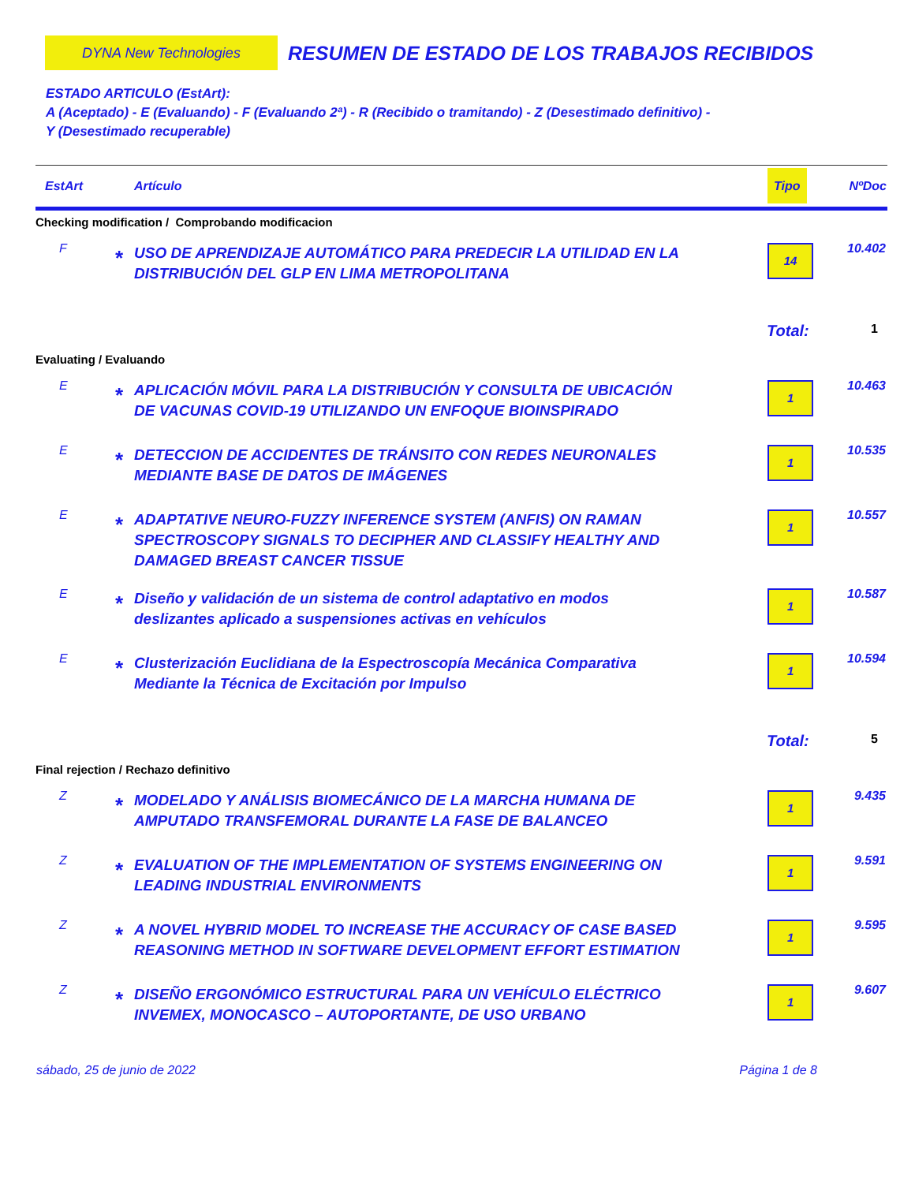DYNA New Technologies
RESUMEN DE ESTADO DE LOS TRABAJOS RECIBIDOS
ESTADO ARTICULO (EstArt):
A (Aceptado) - E (Evaluando) - F (Evaluando 2ª) - R (Recibido o tramitando) - Z (Desestimado definitivo) -
Y (Desestimado recuperable)
| EstArt | Artículo | Tipo | NºDoc |
| --- | --- | --- | --- |
| Checking modification / Comprobando modificacion | | | |
| F | * USO DE APRENDIZAJE AUTOMÁTICO PARA PREDECIR LA UTILIDAD EN LA DISTRIBUCIÓN DEL GLP EN LIMA METROPOLITANA | 14 | 10.402 |
| | | Total: | 1 |
| Evaluating / Evaluando | | | |
| E | * APLICACIÓN MÓVIL PARA LA DISTRIBUCIÓN Y CONSULTA DE UBICACIÓN DE VACUNAS COVID-19 UTILIZANDO UN ENFOQUE BIOINSPIRADO | 1 | 10.463 |
| E | * DETECCION DE ACCIDENTES DE TRÁNSITO CON REDES NEURONALES MEDIANTE BASE DE DATOS DE IMÁGENES | 1 | 10.535 |
| E | * ADAPTATIVE NEURO-FUZZY INFERENCE SYSTEM (ANFIS) ON RAMAN SPECTROSCOPY SIGNALS TO DECIPHER AND CLASSIFY HEALTHY AND DAMAGED BREAST CANCER TISSUE | 1 | 10.557 |
| E | * Diseño y validación de un sistema de control adaptativo en modos deslizantes aplicado a suspensiones activas en vehículos | 1 | 10.587 |
| E | * Clusterización Euclidiana de la Espectroscopía Mecánica Comparativa Mediante la Técnica de Excitación por Impulso | 1 | 10.594 |
| | | Total: | 5 |
| Final rejection / Rechazo definitivo | | | |
| Z | * MODELADO Y ANÁLISIS BIOMECÁNICO DE LA MARCHA HUMANA DE AMPUTADO TRANSFEMORAL DURANTE LA FASE DE BALANCEO | 1 | 9.435 |
| Z | * EVALUATION OF THE IMPLEMENTATION OF SYSTEMS ENGINEERING ON LEADING INDUSTRIAL ENVIRONMENTS | 1 | 9.591 |
| Z | * A NOVEL HYBRID MODEL TO INCREASE THE ACCURACY OF CASE BASED REASONING METHOD IN SOFTWARE DEVELOPMENT EFFORT ESTIMATION | 1 | 9.595 |
| Z | * DISEÑO ERGONÓMICO ESTRUCTURAL PARA UN VEHÍCULO ELÉCTRICO INVEMEX, MONOCASCO – AUTOPORTANTE, DE USO URBANO | 1 | 9.607 |
sábado, 25 de junio de 2022 Página 1 de 8